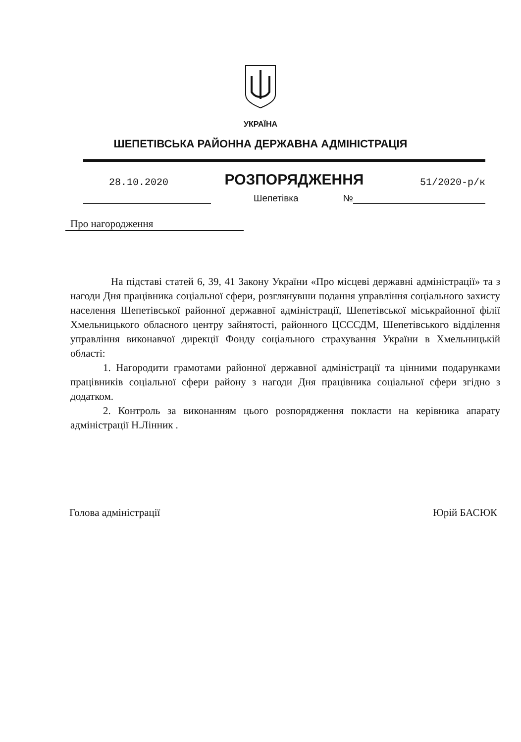УКРАЇНА
ШЕПЕТІВСЬКА РАЙОННА ДЕРЖАВНА АДМІНІСТРАЦІЯ
28.10.2020 РОЗПОРЯДЖЕННЯ 51/2020-р/к
Шепетівка №
Про нагородження
На підставі статей 6, 39, 41 Закону України «Про місцеві державні адміністрації» та з нагоди Дня працівника соціальної сфери, розглянувши подання управління соціального захисту населення Шепетівської районної державної адміністрації, Шепетівської міськрайонної філії Хмельницького обласного центру зайнятості, районного ЦСССДМ, Шепетівського відділення управління виконавчої дирекції Фонду соціального страхування України в Хмельницькій області:
1. Нагородити грамотами районної державної адміністрації та цінними подарунками працівників соціальної сфери району з нагоди Дня працівника соціальної сфери згідно з додатком.
2. Контроль за виконанням цього розпорядження покласти на керівника апарату адміністрації Н.Лінник .
Голова адміністрації Юрій БАСЮК